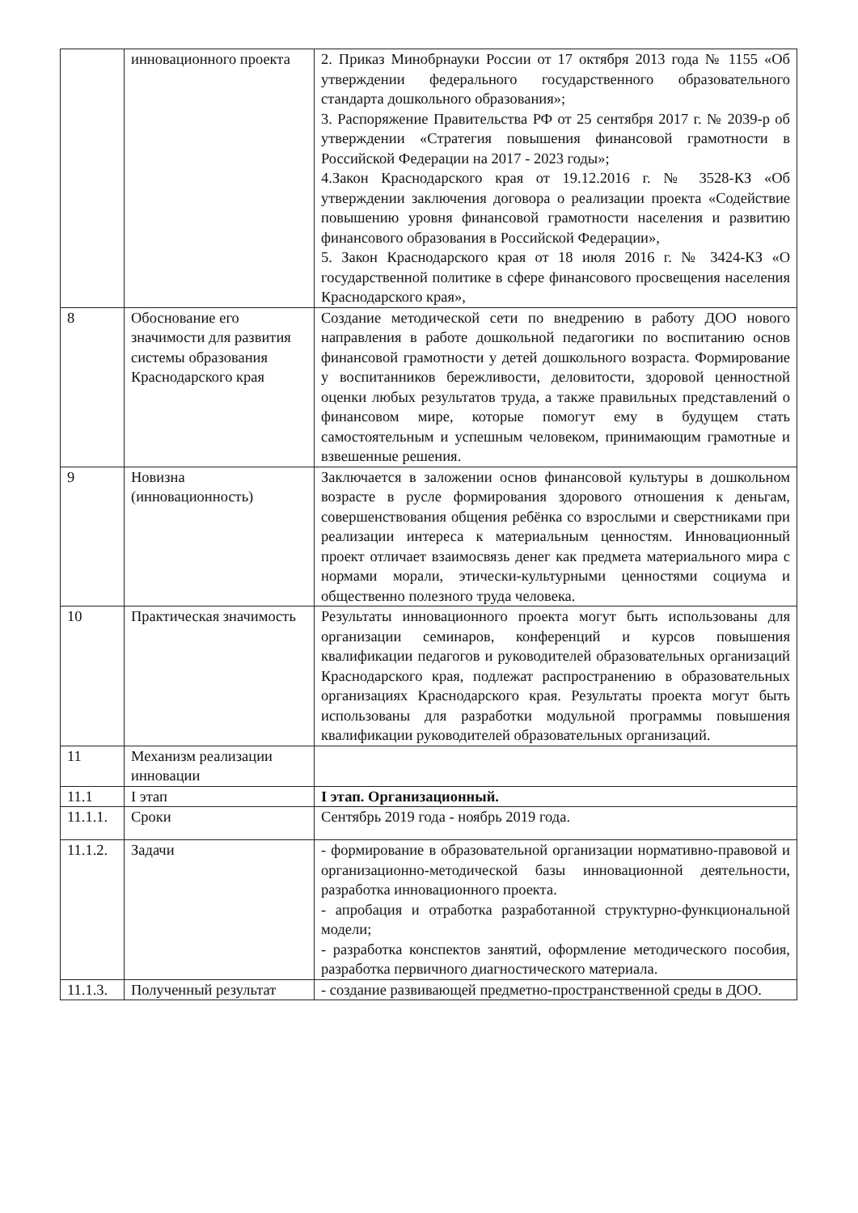| | инновационного проекта | 2. Приказ Минобрнауки России от 17 октября 2013 года № 1155 «Об утверждении федерального государственного образовательного стандарта дошкольного образования»; 3. Распоряжение Правительства РФ от 25 сентября 2017 г. № 2039-р об утверждении «Стратегия повышения финансовой грамотности в Российской Федерации на 2017 - 2023 годы»; 4.Закон Краснодарского края от 19.12.2016 г. № 3528-КЗ «Об утверждении заключения договора о реализации проекта «Содействие повышению уровня финансовой грамотности населения и развитию финансового образования в Российской Федерации», 5. Закон Краснодарского края от 18 июля 2016 г. № 3424-КЗ «О государственной политике в сфере финансового просвещения населения Краснодарского края», |
| 8 | Обоснование его значимости для развития системы образования Краснодарского края | Создание методической сети по внедрению в работу ДОО нового направления в работе дошкольной педагогики по воспитанию основ финансовой грамотности у детей дошкольного возраста. Формирование у воспитанников бережливости, деловитости, здоровой ценностной оценки любых результатов труда, а также правильных представлений о финансовом мире, которые помогут ему в будущем стать самостоятельным и успешным человеком, принимающим грамотные и взвешенные решения. |
| 9 | Новизна (инновационность) | Заключается в заложении основ финансовой культуры в дошкольном возрасте в русле формирования здорового отношения к деньгам, совершенствования общения ребёнка со взрослыми и сверстниками при реализации интереса к материальным ценностям. Инновационный проект отличает взаимосвязь денег как предмета материального мира с нормами морали, этически-культурными ценностями социума и общественно полезного труда человека. |
| 10 | Практическая значимость | Результаты инновационного проекта могут быть использованы для организации семинаров, конференций и курсов повышения квалификации педагогов и руководителей образовательных организаций Краснодарского края, подлежат распространению в образовательных организациях Краснодарского края. Результаты проекта могут быть использованы для разработки модульной программы повышения квалификации руководителей образовательных организаций. |
| 11 | Механизм реализации инновации | |
| 11.1 | I этап | I этап. Организационный. |
| 11.1.1. | Сроки | Сентябрь 2019 года - ноябрь 2019 года. |
| 11.1.2. | Задачи | - формирование в образовательной организации нормативно-правовой и организационно-методической базы инновационной деятельности, разработка инновационного проекта. - апробация и отработка разработанной структурно-функциональной модели; - разработка конспектов занятий, оформление методического пособия, разработка первичного диагностического материала. |
| 11.1.3. | Полученный результат | - создание развивающей предметно-пространственной среды в ДОО. |